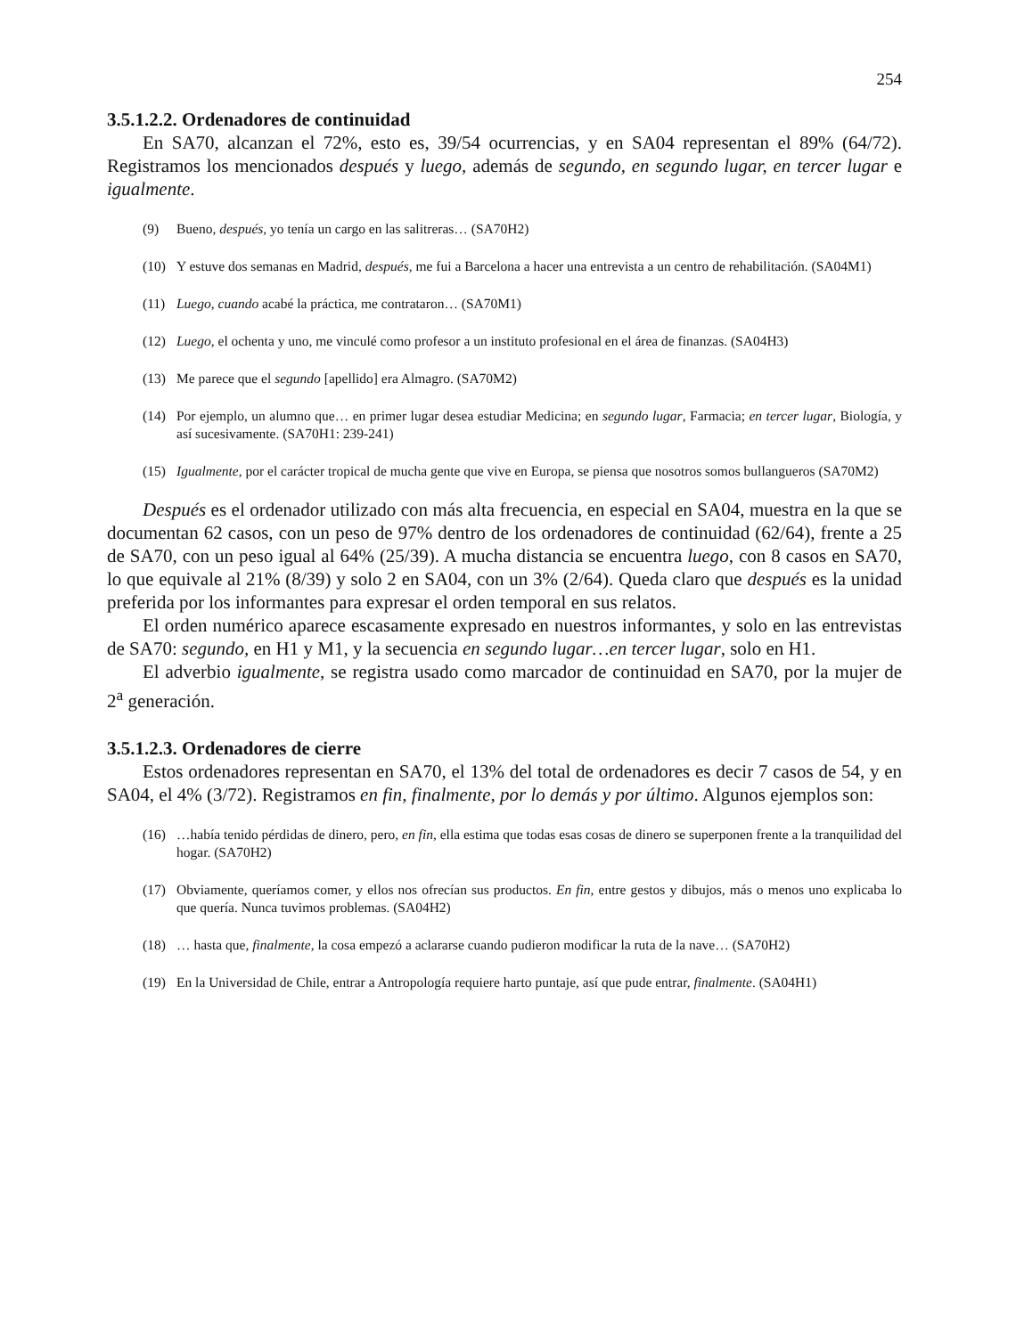254
3.5.1.2.2. Ordenadores de continuidad
En SA70, alcanzan el 72%, esto es, 39/54 ocurrencias, y en SA04 representan el 89% (64/72). Registramos los mencionados después y luego, además de segundo, en segundo lugar, en tercer lugar e igualmente.
(9) Bueno, después, yo tenía un cargo en las salitreras… (SA70H2)
(10) Y estuve dos semanas en Madrid, después, me fui a Barcelona a hacer una entrevista a un centro de rehabilitación. (SA04M1)
(11) Luego, cuando acabé la práctica, me contrataron… (SA70M1)
(12) Luego, el ochenta y uno, me vinculé como profesor a un instituto profesional en el área de finanzas. (SA04H3)
(13) Me parece que el segundo [apellido] era Almagro. (SA70M2)
(14) Por ejemplo, un alumno que… en primer lugar desea estudiar Medicina; en segundo lugar, Farmacia; en tercer lugar, Biología, y así sucesivamente. (SA70H1: 239-241)
(15) Igualmente, por el carácter tropical de mucha gente que vive en Europa, se piensa que nosotros somos bullangueros (SA70M2)
Después es el ordenador utilizado con más alta frecuencia, en especial en SA04, muestra en la que se documentan 62 casos, con un peso de 97% dentro de los ordenadores de continuidad (62/64), frente a 25 de SA70, con un peso igual al 64% (25/39). A mucha distancia se encuentra luego, con 8 casos en SA70, lo que equivale al 21% (8/39) y solo 2 en SA04, con un 3% (2/64). Queda claro que después es la unidad preferida por los informantes para expresar el orden temporal en sus relatos.
El orden numérico aparece escasamente expresado en nuestros informantes, y solo en las entrevistas de SA70: segundo, en H1 y M1, y la secuencia en segundo lugar…en tercer lugar, solo en H1.
El adverbio igualmente, se registra usado como marcador de continuidad en SA70, por la mujer de 2<sup>a</sup> generación.
3.5.1.2.3. Ordenadores de cierre
Estos ordenadores representan en SA70, el 13% del total de ordenadores es decir 7 casos de 54, y en SA04, el 4% (3/72). Registramos en fin, finalmente, por lo demás y por último. Algunos ejemplos son:
(16) …había tenido pérdidas de dinero, pero, en fin, ella estima que todas esas cosas de dinero se superponen frente a la tranquilidad del hogar. (SA70H2)
(17) Obviamente, queríamos comer, y ellos nos ofrecían sus productos. En fin, entre gestos y dibujos, más o menos uno explicaba lo que quería. Nunca tuvimos problemas. (SA04H2)
(18) … hasta que, finalmente, la cosa empezó a aclararse cuando pudieron modificar la ruta de la nave… (SA70H2)
(19) En la Universidad de Chile, entrar a Antropología requiere harto puntaje, así que pude entrar, finalmente. (SA04H1)